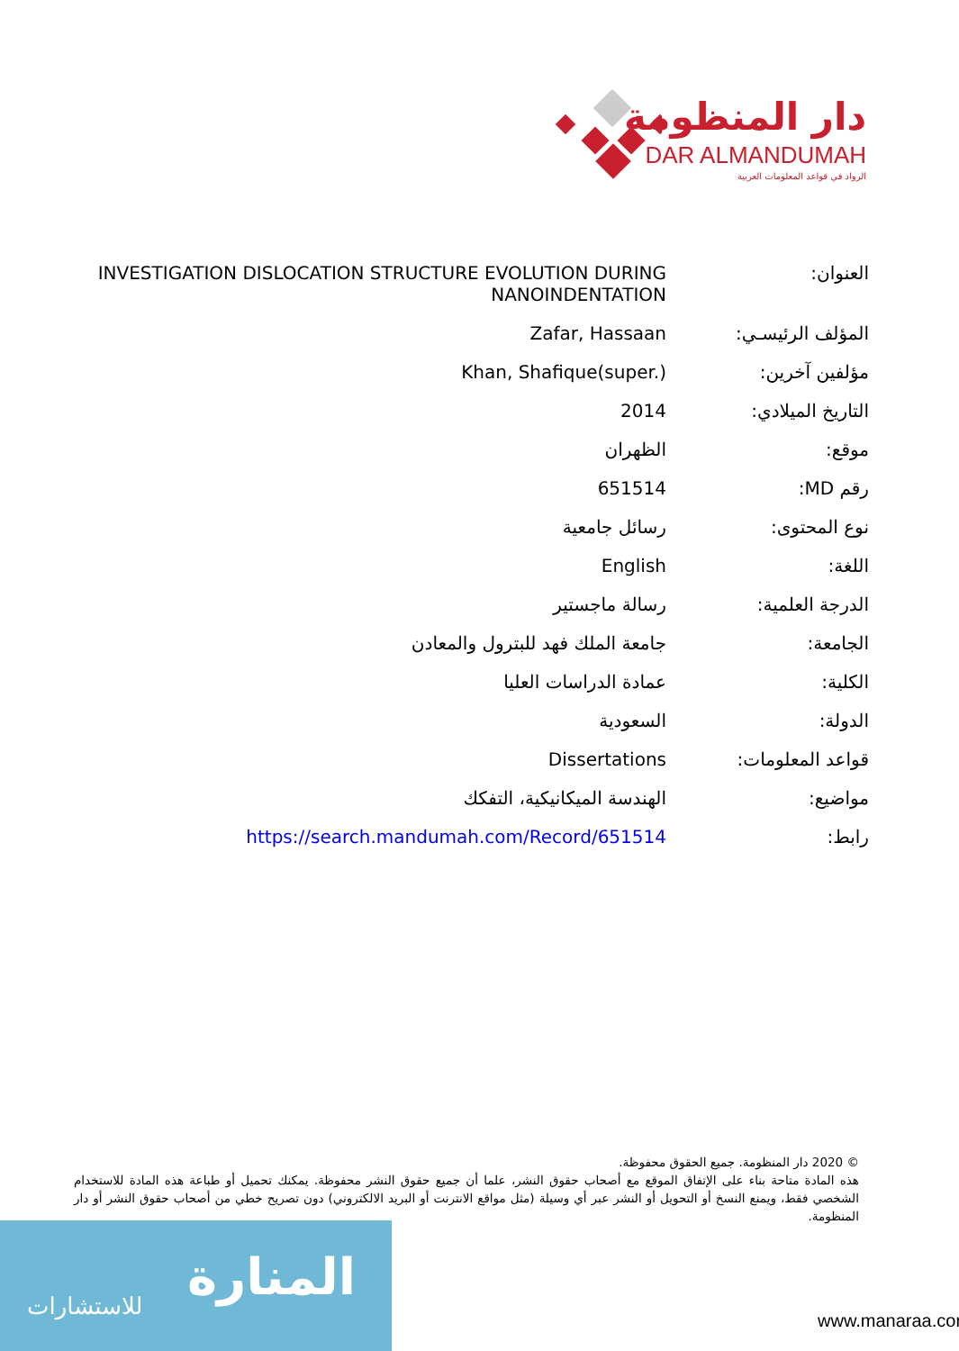دار المنظومة
DAR ALMANDUMAH
الرواد في قواعد المعلومات العربية
| العنوان: | INVESTIGATION DISLOCATION STRUCTURE EVOLUTION DURING NANOINDENTATION |
| المؤلف الرئيسـي: | Zafar, Hassaan |
| مؤلفين آخرين: | Khan, Shafique(super.) |
| التاريخ الميلادي: | 2014 |
| موقع: | الظهران |
| رقم MD: | 651514 |
| نوع المحتوى: | رسائل جامعية |
| اللغة: | English |
| الدرجة العلمية: | رسالة ماجستير |
| الجامعة: | جامعة الملك فهد للبترول والمعادن |
| الكلية: | عمادة الدراسات العليا |
| الدولة: | السعودية |
| قواعد المعلومات: | Dissertations |
| مواضيع: | الهندسة الميكانيكية، التفكك |
| رابط: | https://search.mandumah.com/Record/651514 |
© 2020 دار المنظومة. جميع الحقوق محفوظة.
هذه المادة متاحة بناء على الإتفاق الموقع مع أصحاب حقوق النشر، علما أن جميع حقوق النشر محفوظة. يمكنك تحميل أو طباعة هذه المادة للاستخدام الشخصي فقط، ويمنع النسخ أو التحويل أو النشر عبر أي وسيلة (مثل مواقع الانترنت أو البريد الالكتروني) دون تصريح خطي من أصحاب حقوق النشر أو دار المنظومة.
المنارة للاستشارات
www.manaraa.com